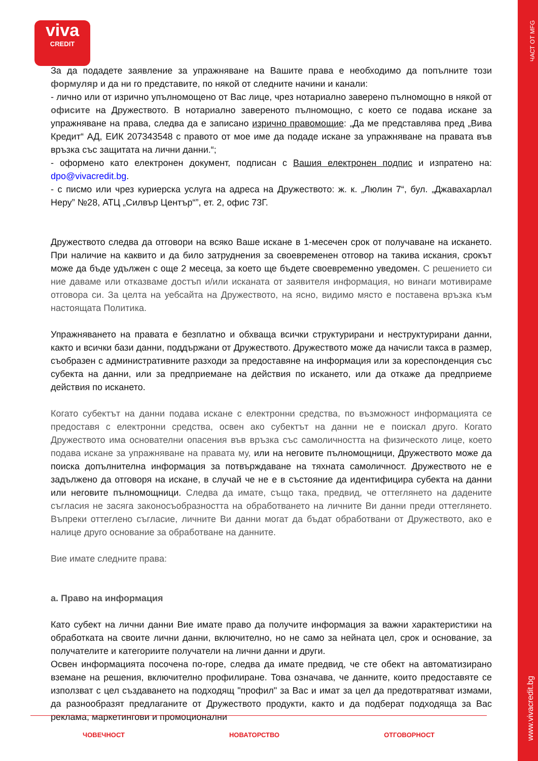ЧАСТ ОТ MFG
www.vivacredit.bg
viva
CREDIT
За да подадете заявление за упражняване на Вашите права е необходимо да попълните този формуляр и да ни го представите, по някой от следните начини и канали:
- лично или от изрично упълномощено от Вас лице, чрез нотариално заверено пълномощно в някой от офисите на Дружеството. В нотариално завереното пълномощно, с което се подава искане за упражняване на права, следва да е записано изрично правомощие: „Да ме представлява пред „Вива Кредит“ АД, ЕИК 207343548 с правото от мое име да подаде искане за упражняване на правата във връзка със защитата на лични данни.“;
- оформено като електронен документ, подписан с Вашия електронен подпис и изпратено на: dpo@vivacredit.bg.
- с писмо или чрез куриерска услуга на адреса на Дружеството: ж. к. „Люлин 7“, бул. „Джавахарлал Неру” №28, АТЦ „Силвър Център“”, ет. 2, офис 73Г.
Дружеството следва да отговори на всяко Ваше искане в 1-месечен срок от получаване на искането. При наличие на каквито и да било затруднения за своевременен отговор на такива искания, срокът може да бъде удължен с още 2 месеца, за което ще бъдете своевременно уведомен. С решението си ние даваме или отказваме достъп и/или исканата от заявителя информация, но винаги мотивираме отговора си. За целта на уебсайта на Дружеството, на ясно, видимо място е поставена връзка към настоящата Политика.
Упражняването на правата е безплатно и обхваща всички структурирани и неструктурирани данни, както и всички бази данни, поддържани от Дружеството. Дружеството може да начисли такса в размер, съобразен с административните разходи за предоставяне на информация или за кореспонденция със субекта на данни, или за предприемане на действия по искането, или да откаже да предприеме действия по искането.
Когато субектът на данни подава искане с електронни средства, по възможност информацията се предоставя с електронни средства, освен ако субектът на данни не е поискал друго. Когато Дружеството има основателни опасения във връзка със самоличността на физическото лице, което подава искане за упражняване на правата му, или на неговите пълномощници, Дружеството може да поиска допълнителна информация за потвърждаване на тяхната самоличност. Дружеството не е задължено да отговоря на искане, в случай че не е в състояние да идентифицира субекта на данни или неговите пълномощници. Следва да имате, също така, предвид, че оттеглянето на дадените съгласия не засяга законосъобразността на обработването на личните Ви данни преди оттеглянето. Въпреки оттеглено съгласие, личните Ви данни могат да бъдат обработвани от Дружеството, ако е налице друго основание за обработване на данните.
Вие имате следните права:
а. Право на информация
Като субект на лични данни Вие имате право да получите информация за важни характеристики на обработката на своите лични данни, включително, но не само за нейната цел, срок и основание, за получателите и категориите получатели на лични данни и други.
Освен информацията посочена по-горе, следва да имате предвид, че сте обект на автоматизирано вземане на решения, включително профилиране. Това означава, че данните, които предоставяте се използват с цел създаването на подходящ "профил" за Вас и имат за цел да предотвратяват измами, да разнообразят предлаганите от Дружеството продукти, както и да подберат подходяща за Вас реклама, маркетингови и промоционални
ЧОВЕЧНОСТ НОВАТОРСТВО ОТГОВОРНОСТ